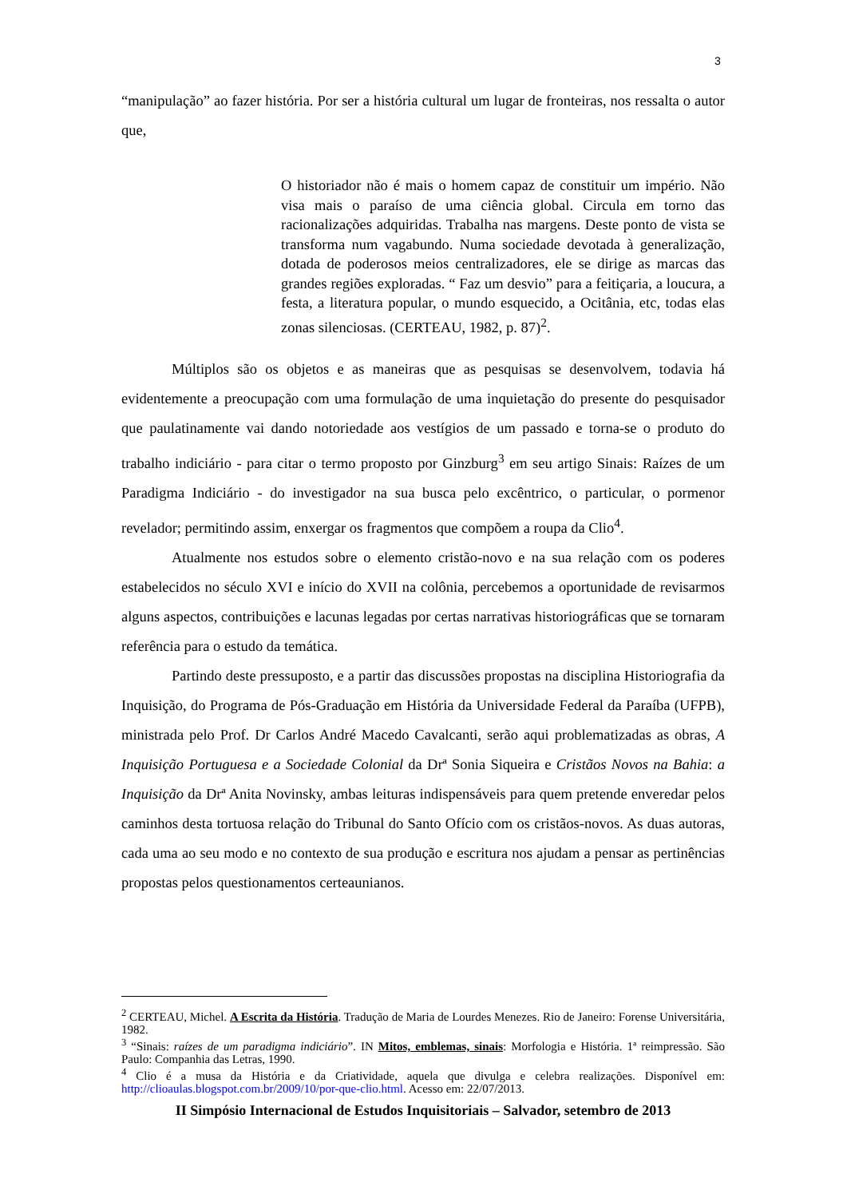3
“manipulação” ao fazer história. Por ser a história cultural um lugar de fronteiras, nos ressalta o autor que,
O historiador não é mais o homem capaz de constituir um império. Não visa mais o paraíso de uma ciência global. Circula em torno das racionalizações adquiridas. Trabalha nas margens. Deste ponto de vista se transforma num vagabundo. Numa sociedade devotada à generalização, dotada de poderosos meios centralizadores, ele se dirige as marcas das grandes regiões exploradas. “ Faz um desvio” para a feitiçaria, a loucura, a festa, a literatura popular, o mundo esquecido, a Ocitânia, etc, todas elas zonas silenciosas. (CERTEAU, 1982, p. 87)<sup>2</sup>.
Múltiplos são os objetos e as maneiras que as pesquisas se desenvolvem, todavia há evidentemente a preocupação com uma formulação de uma inquietação do presente do pesquisador que paulatinamente vai dando notoriedade aos vestígios de um passado e torna-se o produto do trabalho indiciário - para citar o termo proposto por Ginzburg<sup>3</sup> em seu artigo Sinais: Raízes de um Paradigma Indiciário - do investigador na sua busca pelo excêntrico, o particular, o pormenor revelador; permitindo assim, enxergar os fragmentos que compõem a roupa da Clio<sup>4</sup>.
Atualmente nos estudos sobre o elemento cristão-novo e na sua relação com os poderes estabelecidos no século XVI e início do XVII na colônia, percebemos a oportunidade de revisarmos alguns aspectos, contribuições e lacunas legadas por certas narrativas historiográficas que se tornaram referência para o estudo da temática.
Partindo deste pressuposto, e a partir das discussões propostas na disciplina Historiografia da Inquisição, do Programa de Pós-Graduação em História da Universidade Federal da Paraíba (UFPB), ministrada pelo Prof. Dr Carlos André Macedo Cavalcanti, serão aqui problematizadas as obras, A Inquisição Portuguesa e a Sociedade Colonial da Drª Sonia Siqueira e Cristãos Novos na Bahia: a Inquisição da Drª Anita Novinsky, ambas leituras indispensáveis para quem pretende enveredar pelos caminhos desta tortuosa relação do Tribunal do Santo Ofício com os cristãos-novos. As duas autoras, cada uma ao seu modo e no contexto de sua produção e escritura nos ajudam a pensar as pertinências propostas pelos questionamentos certeaunianos.
<sup>2</sup> CERTEAU, Michel. A Escrita da História. Tradução de Maria de Lourdes Menezes. Rio de Janeiro: Forense Universitária, 1982.
<sup>3</sup> “Sinais: raízes de um paradigma indiciário”. IN Mitos, emblemas, sinais: Morfologia e História. 1ª reimpressão. São Paulo: Companhia das Letras, 1990.
<sup>4</sup> Clio é a musa da História e da Criatividade, aquela que divulga e celebra realizações. Disponível em: http://clioaulas.blogspot.com.br/2009/10/por-que-clio.html. Acesso em: 22/07/2013.
II Simpósio Internacional de Estudos Inquisitoriais – Salvador, setembro de 2013